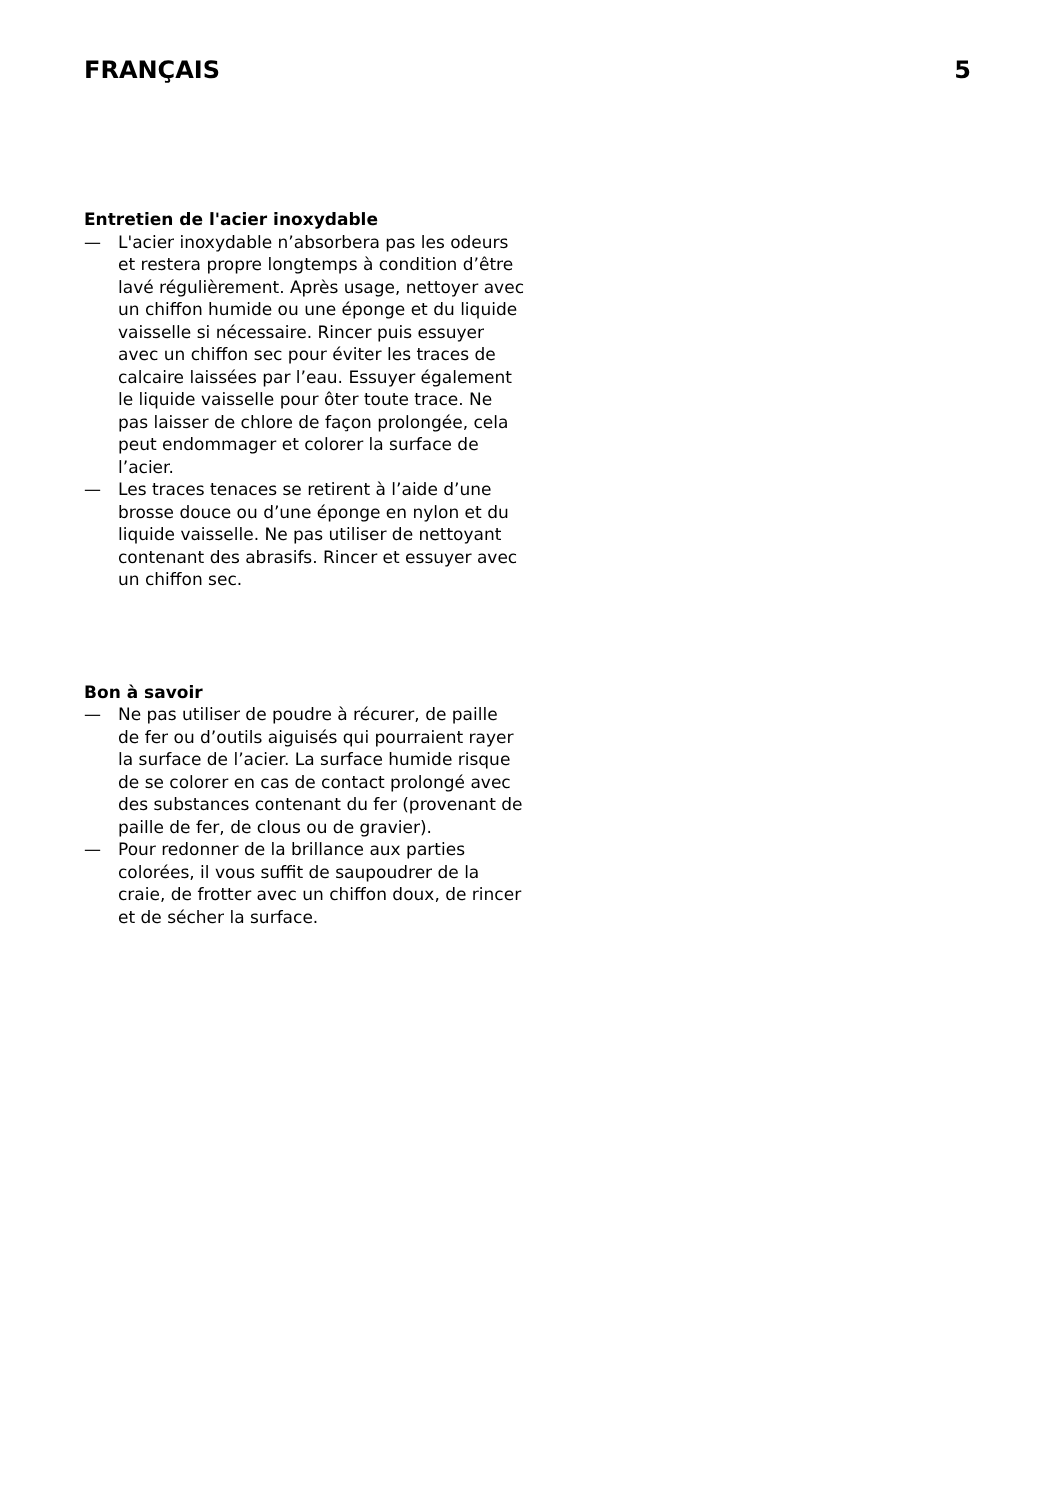FRANÇAIS 5
Entretien de l'acier inoxydable
— L'acier inoxydable n’absorbera pas les odeurs et restera propre longtemps à condition d’être lavé régulièrement. Après usage, nettoyer avec un chiffon humide ou une éponge et du liquide vaisselle si nécessaire. Rincer puis essuyer avec un chiffon sec pour éviter les traces de calcaire laissées par l’eau. Essuyer également le liquide vaisselle pour ôter toute trace. Ne pas laisser de chlore de façon prolongée, cela peut endommager et colorer la surface de l’acier.
— Les traces tenaces se retirent à l’aide d’une brosse douce ou d’une éponge en nylon et du liquide vaisselle. Ne pas utiliser de nettoyant contenant des abrasifs. Rincer et essuyer avec un chiffon sec.
Bon à savoir
— Ne pas utiliser de poudre à récurer, de paille de fer ou d’outils aiguisés qui pourraient rayer la surface de l’acier. La surface humide risque de se colorer en cas de contact prolongé avec des substances contenant du fer (provenant de paille de fer, de clous ou de gravier).
— Pour redonner de la brillance aux parties colorées, il vous suffit de saupoudrer de la craie, de frotter avec un chiffon doux, de rincer et de sécher la surface.